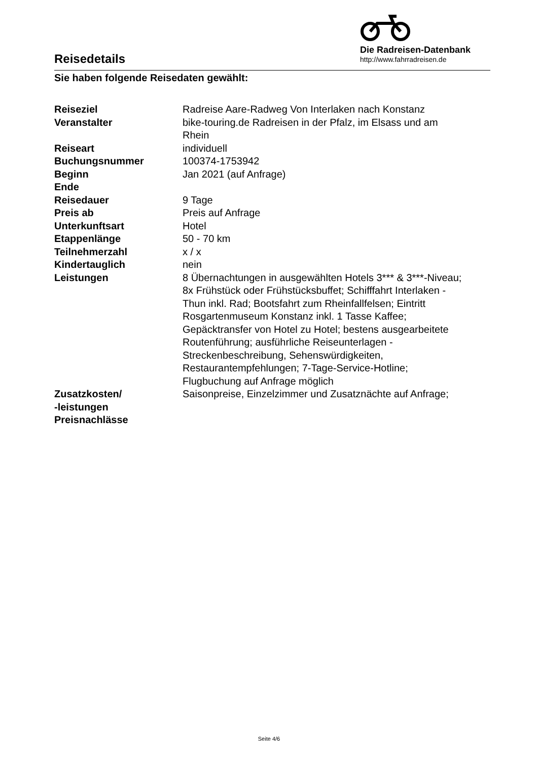Reisedetails
Die Radreisen-Datenbank
http://www.fahrradreisen.de
Sie haben folgende Reisedaten gewählt:
| Reiseziel | Radreise Aare-Radweg Von Interlaken nach Konstanz |
| Veranstalter | bike-touring.de Radreisen in der Pfalz, im Elsass und am Rhein |
| Reiseart | individuell |
| Buchungsnummer | 100374-1753942 |
| Beginn | Jan 2021 (auf Anfrage) |
| Ende | |
| Reisedauer | 9 Tage |
| Preis ab | Preis auf Anfrage |
| Unterkunftsart | Hotel |
| Etappenlänge | 50 - 70 km |
| Teilnehmerzahl | x / x |
| Kindertauglich | nein |
| Leistungen | 8 Übernachtungen in ausgewählten Hotels 3*** & 3***-Niveau; 8x Frühstück oder Frühstücksbuffet; Schifffahrt Interlaken - Thun inkl. Rad; Bootsfahrt zum Rheinfallfelsen; Eintritt Rosgartenmuseum Konstanz inkl. 1 Tasse Kaffee; Gepäcktransfer von Hotel zu Hotel; bestens ausgearbeitete Routenführung; ausführliche Reiseunterlagen - Streckenbeschreibung, Sehenswürdigkeiten, Restaurantempfehlungen; 7-Tage-Service-Hotline; Flugbuchung auf Anfrage möglich |
| Zusatzkosten/ -leistungen | Saisonpreise, Einzelzimmer und Zusatznächte auf Anfrage; |
| Preisnachlässe | |
Seite 4/6